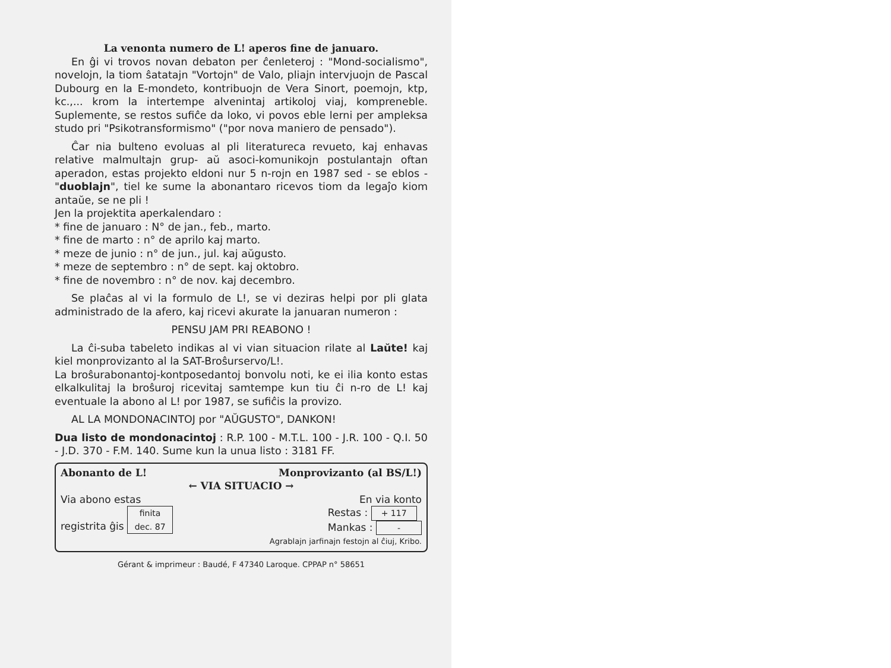La venonta numero de L! aperos fine de januaro.
En ĝi vi trovos novan debaton per ĉenleteroj : "Mond-socialismo", novelojn, la tiom ŝatatajn "Vortojn" de Valo, pliajn intervjuojn de Pascal Dubourg en la E-mondeto, kontribuojn de Vera Sinort, poemojn, ktp, kc.,... krom la intertempe alvenintaj artikoloj viaj, kompreneble. Suplemente, se restos sufiĉe da loko, vi povos eble lerni per ampleksa studo pri "Psikotransformismo" ("por nova maniero de pensado").
Ĉar nia bulteno evoluas al pli literatureca revueto, kaj enhavas relative malmultajn grup- aŭ asoci-komunikojn postulantajn oftan aperadon, estas projekto eldoni nur 5 n-rojn en 1987 sed - se eblos - "duoblajn", tiel ke sume la abonantaro ricevos tiom da legaĵo kiom antaŭe, se ne pli !
Jen la projektita aperkalendaro :
* fine de januaro : N° de jan., feb., marto.
* fine de marto : n° de aprilo kaj marto.
* meze de junio : n° de jun., jul. kaj aŭgusto.
* meze de septembro : n° de sept. kaj oktobro.
* fine de novembro : n° de nov. kaj decembro.
Se plaĉas al vi la formulo de L!, se vi deziras helpi por pli glata administrado de la afero, kaj ricevi akurate la januaran numeron :
PENSU JAM PRI REABONO !
La ĉi-suba tabeleto indikas al vi vian situacion rilate al Laŭte! kaj kiel monprovizanto al la SAT-Broŝurservo/L!.
La broŝurabonantoj-kontposedantoj bonvolu noti, ke ei ilia konto estas elkalkulitaj la broŝuroj ricevitaj samtempe kun tiu ĉi n-ro de L! kaj eventuale la abono al L! por 1987, se sufiĉis la provizo.
AL LA MONDONACINTOJ por "AŬGUSTO", DANKON!
Dua listo de mondonacintoj : R.P. 100 - M.T.L. 100 - J.R. 100 - Q.I. 50 - J.D. 370 - F.M. 140. Sume kun la unua listo : 3181 FF.
Abonanto de L! Monprovizanto (al BS/L!)
← VIA SITUACIO →
Via abono estas En via konto
registrita ĝis finita
dec. 87 Restas : + 117
Mankas : -
Agrablajn jarfinajn festojn al ĉiuj, Kribo.
Gérant & imprimeur : Baudé, F 47340 Laroque. CPPAP n° 58651